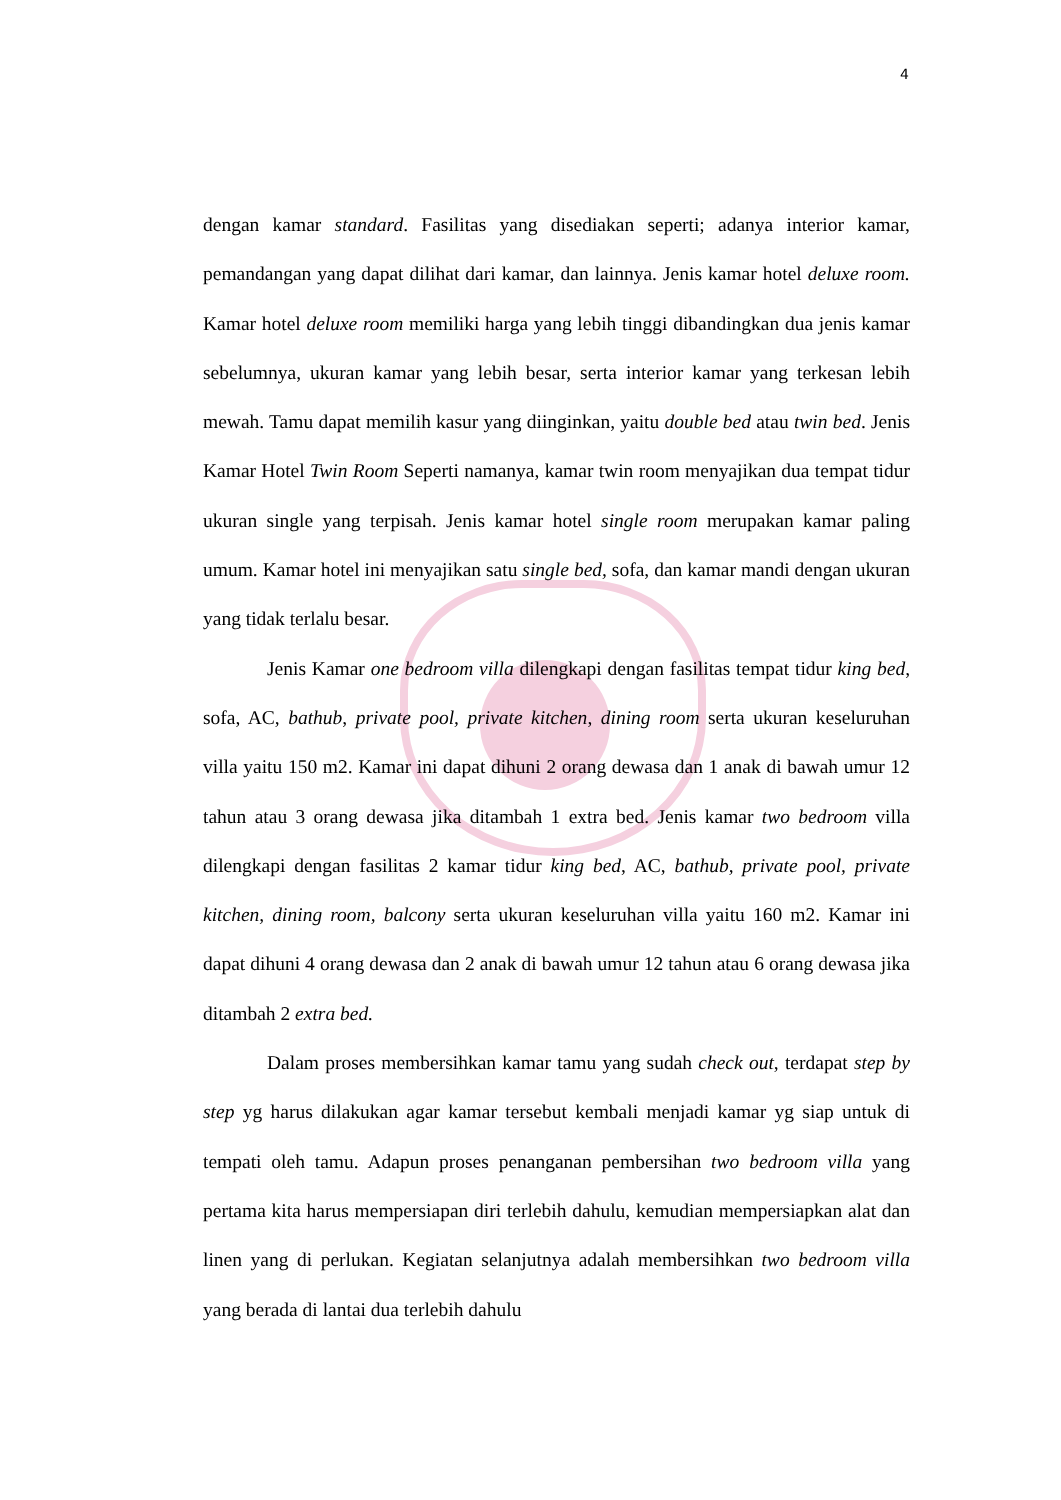4
dengan kamar standard. Fasilitas yang disediakan seperti; adanya interior kamar, pemandangan yang dapat dilihat dari kamar, dan lainnya. Jenis kamar hotel deluxe room. Kamar hotel deluxe room memiliki harga yang lebih tinggi dibandingkan dua jenis kamar sebelumnya, ukuran kamar yang lebih besar, serta interior kamar yang terkesan lebih mewah. Tamu dapat memilih kasur yang diinginkan, yaitu double bed atau twin bed. Jenis Kamar Hotel Twin Room Seperti namanya, kamar twin room menyajikan dua tempat tidur ukuran single yang terpisah. Jenis kamar hotel single room merupakan kamar paling umum. Kamar hotel ini menyajikan satu single bed, sofa, dan kamar mandi dengan ukuran yang tidak terlalu besar.
Jenis Kamar one bedroom villa dilengkapi dengan fasilitas tempat tidur king bed, sofa, AC, bathub, private pool, private kitchen, dining room serta ukuran keseluruhan villa yaitu 150 m2. Kamar ini dapat dihuni 2 orang dewasa dan 1 anak di bawah umur 12 tahun atau 3 orang dewasa jika ditambah 1 extra bed. Jenis kamar two bedroom villa dilengkapi dengan fasilitas 2 kamar tidur king bed, AC, bathub, private pool, private kitchen, dining room, balcony serta ukuran keseluruhan villa yaitu 160 m2. Kamar ini dapat dihuni 4 orang dewasa dan 2 anak di bawah umur 12 tahun atau 6 orang dewasa jika ditambah 2 extra bed.
Dalam proses membersihkan kamar tamu yang sudah check out, terdapat step by step yg harus dilakukan agar kamar tersebut kembali menjadi kamar yg siap untuk di tempati oleh tamu. Adapun proses penanganan pembersihan two bedroom villa yang pertama kita harus mempersiapan diri terlebih dahulu, kemudian mempersiapkan alat dan linen yang di perlukan. Kegiatan selanjutnya adalah membersihkan two bedroom villa yang berada di lantai dua terlebih dahulu